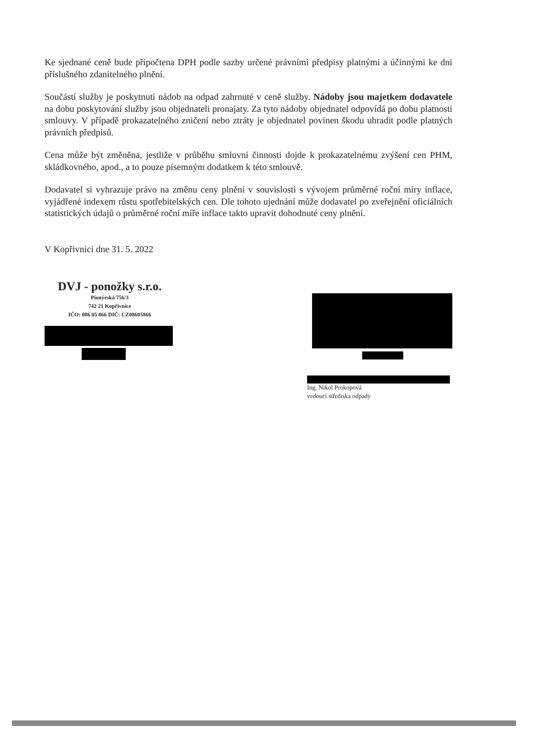Ke sjednané ceně bude připočtena DPH podle sazby určené právními předpisy platnými a účinnými ke dni příslušného zdanitelného plnění.
Součástí služby je poskytnutí nádob na odpad zahrnuté v ceně služby. Nádoby jsou majetkem dodavatele na dobu poskytování služby jsou objednateli pronajaty. Za tyto nádoby objednatel odpovídá po dobu platnosti smlouvy. V případě prokazatelného zničení nebo ztráty je objednatel povinen škodu uhradit podle platných právních předpisů.
Cena může být změněna, jestliže v průběhu smluvní činnosti dojde k prokazatelnému zvýšení cen PHM, skládkovného, apod., a to pouze písemným dodatkem k této smlouvě.
Dodavatel si vyhrazuje právo na změnu ceny plnění v souvislosti s vývojem průměrné roční míry inflace, vyjádřené indexem růstu spotřebitelských cen. Dle tohoto ujednání může dodavatel po zveřejnění oficiálních statistických údajů o průměrné roční míře inflace takto upravit dohodnuté ceny plnění.
V Kopřivnici dne 31. 5. 2022
DVJ - ponožky s.r.o.
Pionýrská 756/3
742 21 Kopřivnice
IČO: 086 05 866 DIČ: CZ08605866
Ing. Nikol Prokopová
vedoucí střediska odpady